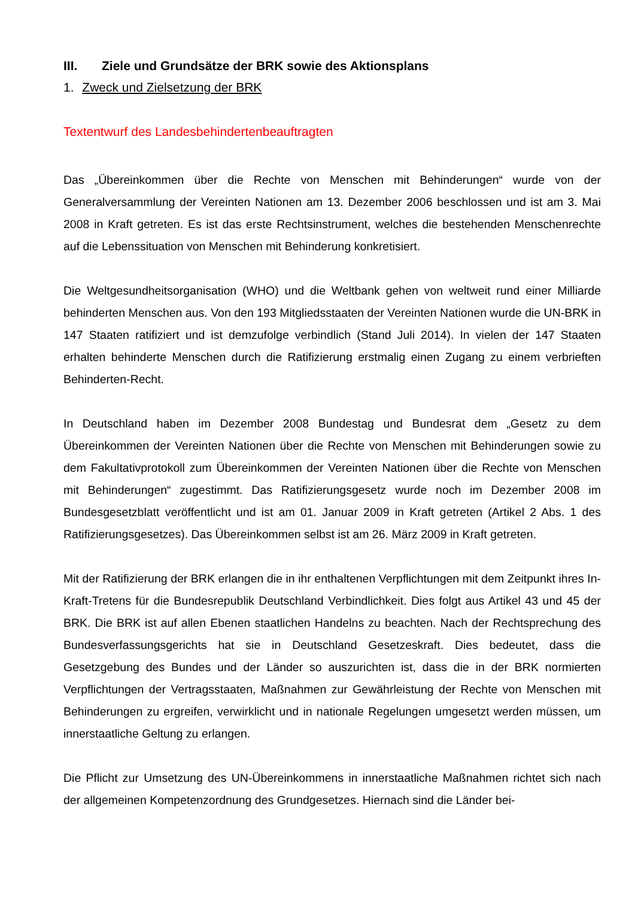III. Ziele und Grundsätze der BRK sowie des Aktionsplans
1. Zweck und Zielsetzung der BRK
Textentwurf des Landesbehindertenbeauftragten
Das „Übereinkommen über die Rechte von Menschen mit Behinderungen“ wurde von der Generalversammlung der Vereinten Nationen am 13. Dezember 2006 beschlossen und ist am 3. Mai 2008 in Kraft getreten. Es ist das erste Rechtsinstrument, welches die bestehenden Menschenrechte auf die Lebenssituation von Menschen mit Behinderung konkretisiert.
Die Weltgesundheitsorganisation (WHO) und die Weltbank gehen von weltweit rund einer Milliarde behinderten Menschen aus. Von den 193 Mitgliedsstaaten der Vereinten Nationen wurde die UN-BRK in 147 Staaten ratifiziert und ist demzufolge verbindlich (Stand Juli 2014). In vielen der 147 Staaten erhalten behinderte Menschen durch die Ratifizierung erstmalig einen Zugang zu einem verbrieften Behinderten-Recht.
In Deutschland haben im Dezember 2008 Bundestag und Bundesrat dem „Gesetz zu dem Übereinkommen der Vereinten Nationen über die Rechte von Menschen mit Behinderungen sowie zu dem Fakultativprotokoll zum Übereinkommen der Vereinten Nationen über die Rechte von Menschen mit Behinderungen“ zugestimmt. Das Ratifizierungsgesetz wurde noch im Dezember 2008 im Bundesgesetzblatt veröffentlicht und ist am 01. Januar 2009 in Kraft getreten (Artikel 2 Abs. 1 des Ratifizierungsgesetzes). Das Übereinkommen selbst ist am 26. März 2009 in Kraft getreten.
Mit der Ratifizierung der BRK erlangen die in ihr enthaltenen Verpflichtungen mit dem Zeitpunkt ihres In-Kraft-Tretens für die Bundesrepublik Deutschland Verbindlichkeit. Dies folgt aus Artikel 43 und 45 der BRK. Die BRK ist auf allen Ebenen staatlichen Handelns zu beachten. Nach der Rechtsprechung des Bundesverfassungsgerichts hat sie in Deutschland Gesetzeskraft. Dies bedeutet, dass die Gesetzgebung des Bundes und der Länder so auszurichten ist, dass die in der BRK normierten Verpflichtungen der Vertragsstaaten, Maßnahmen zur Gewährleistung der Rechte von Menschen mit Behinderungen zu ergreifen, verwirklicht und in nationale Regelungen umgesetzt werden müssen, um innerstaatliche Geltung zu erlangen.
Die Pflicht zur Umsetzung des UN-Übereinkommens in innerstaatliche Maßnahmen richtet sich nach der allgemeinen Kompetenzordnung des Grundgesetzes. Hiernach sind die Länder bei-